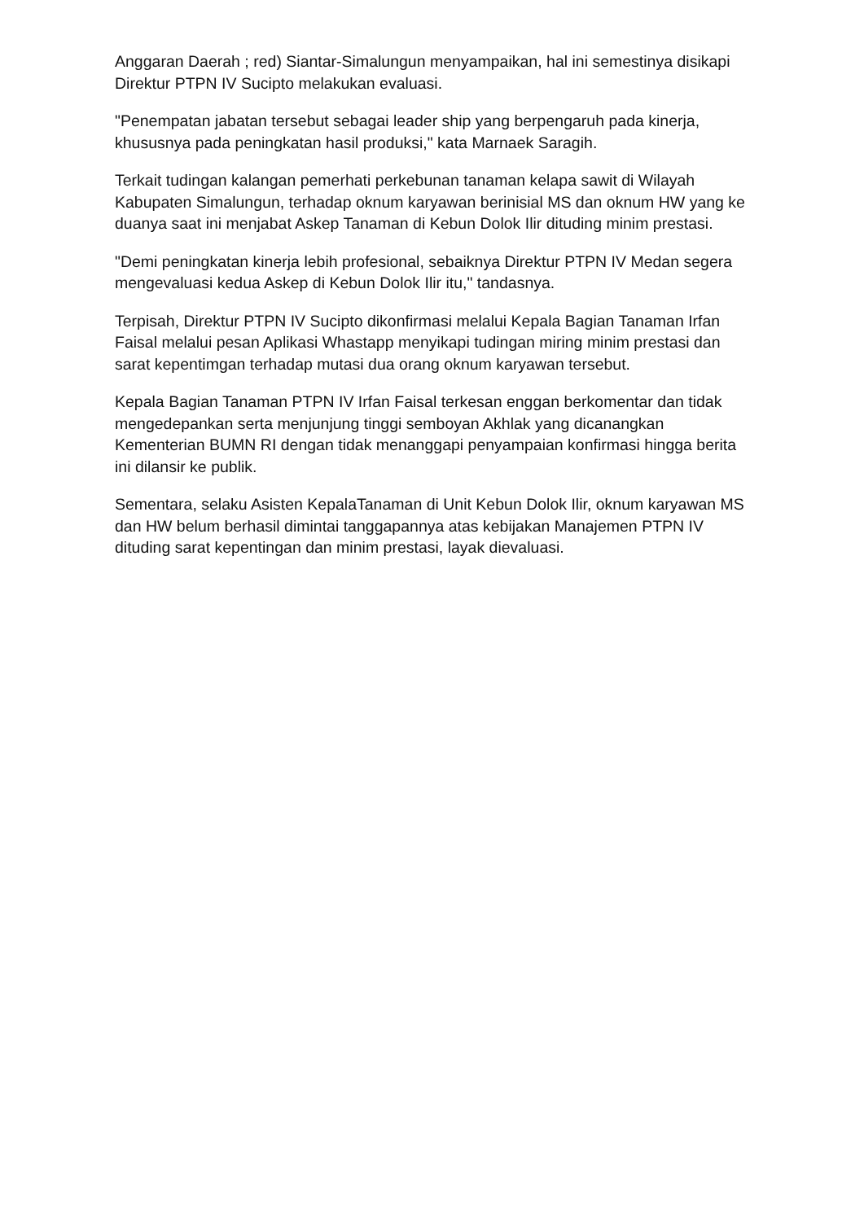Anggaran Daerah ; red) Siantar-Simalungun menyampaikan, hal ini semestinya disikapi Direktur PTPN IV Sucipto melakukan evaluasi.
"Penempatan jabatan tersebut sebagai leader ship yang berpengaruh pada kinerja, khususnya pada peningkatan hasil produksi," kata Marnaek Saragih.
Terkait tudingan kalangan pemerhati perkebunan tanaman kelapa sawit di Wilayah Kabupaten Simalungun, terhadap oknum karyawan berinisial MS dan oknum HW yang ke duanya saat ini menjabat Askep Tanaman di Kebun Dolok Ilir dituding minim prestasi.
"Demi peningkatan kinerja lebih profesional, sebaiknya Direktur PTPN IV Medan segera mengevaluasi kedua Askep di Kebun Dolok Ilir itu," tandasnya.
Terpisah, Direktur PTPN IV Sucipto dikonfirmasi melalui Kepala Bagian Tanaman Irfan Faisal melalui pesan Aplikasi Whastapp menyikapi tudingan miring minim prestasi dan sarat kepentimgan terhadap mutasi dua orang oknum karyawan tersebut.
Kepala Bagian Tanaman PTPN IV Irfan Faisal terkesan enggan berkomentar dan tidak mengedepankan serta menjunjung tinggi semboyan Akhlak yang dicanangkan Kementerian BUMN RI dengan tidak menanggapi penyampaian konfirmasi hingga berita ini dilansir ke publik.
Sementara, selaku Asisten KepalaTanaman di Unit Kebun Dolok Ilir, oknum karyawan MS dan HW belum berhasil dimintai tanggapannya atas kebijakan Manajemen PTPN IV dituding sarat kepentingan dan minim prestasi, layak dievaluasi.